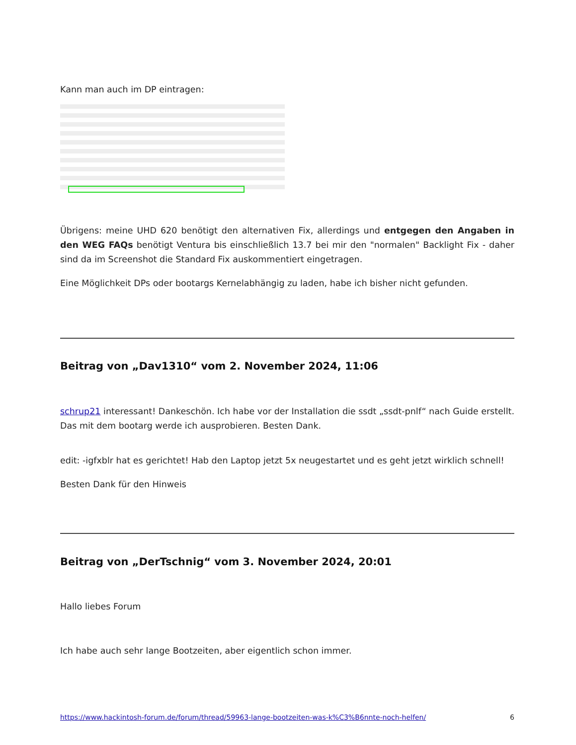Kann man auch im DP eintragen:
Übrigens: meine UHD 620 benötigt den alternativen Fix, allerdings und entgegen den Angaben in den WEG FAQs benötigt Ventura bis einschließlich 13.7 bei mir den "normalen" Backlight Fix - daher sind da im Screenshot die Standard Fix auskommentiert eingetragen.
Eine Möglichkeit DPs oder bootargs Kernelabhängig zu laden, habe ich bisher nicht gefunden.
Beitrag von „Dav1310“ vom 2. November 2024, 11:06
schrup21 interessant! Dankeschön. Ich habe vor der Installation die ssdt „ssdt-pnlf“ nach Guide erstellt. Das mit dem bootarg werde ich ausprobieren. Besten Dank.
edit: -igfxblr hat es gerichtet! Hab den Laptop jetzt 5x neugestartet und es geht jetzt wirklich schnell!
Besten Dank für den Hinweis
Beitrag von „DerTschnig“ vom 3. November 2024, 20:01
Hallo liebes Forum
Ich habe auch sehr lange Bootzeiten, aber eigentlich schon immer.
https://www.hackintosh-forum.de/forum/thread/59963-lange-bootzeiten-was-k%C3%B6nnte-noch-helfen/ 6